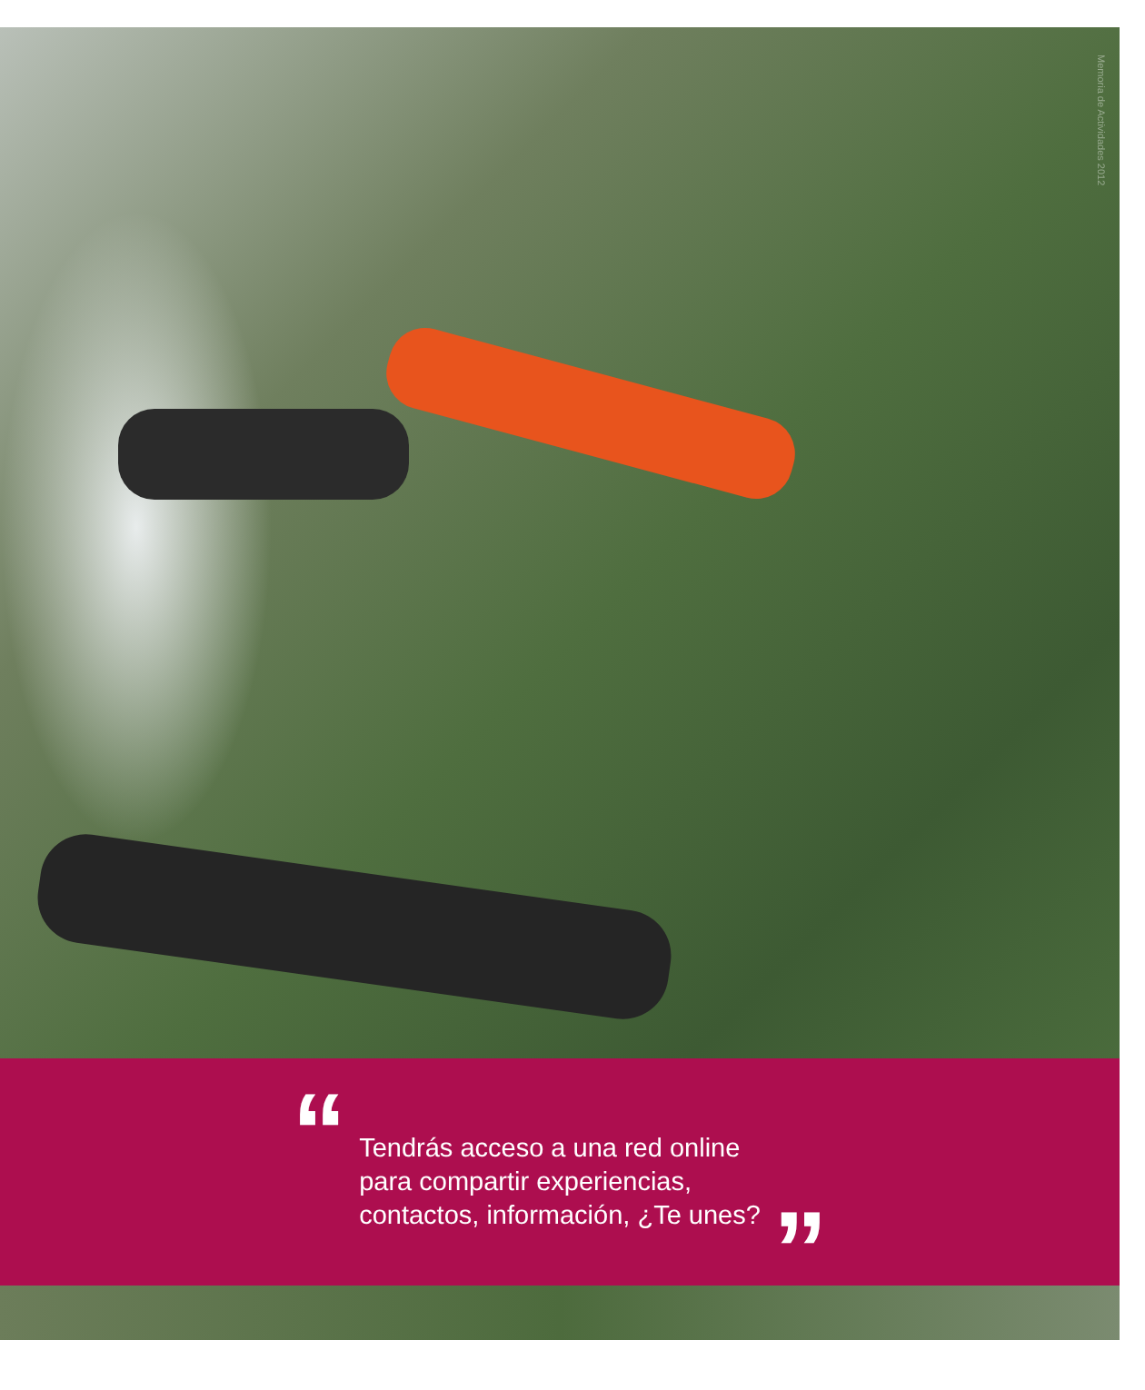Memoria de Actividades 2012
“
Tendrás acceso a una red online
para compartir experiencias,
contactos, información, ¿Te unes?
”